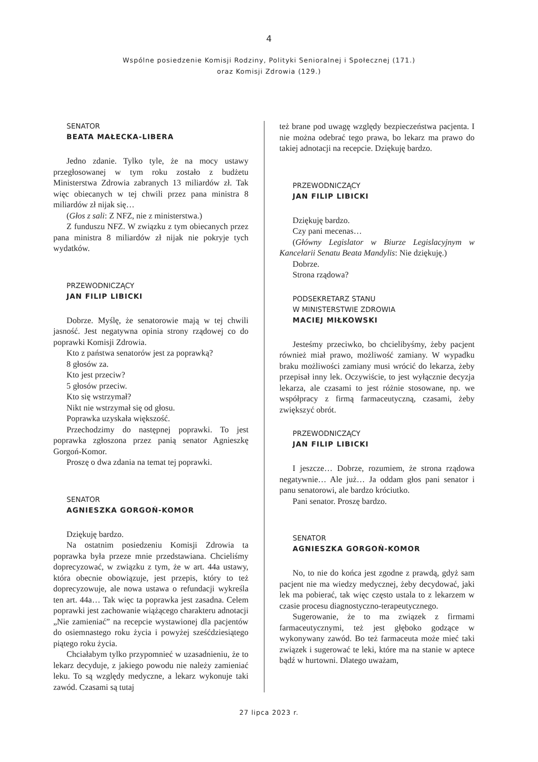4
Wspólne posiedzenie Komisji Rodziny, Polityki Senioralnej i Społecznej (171.)
oraz Komisji Zdrowia (129.)
SENATOR
BEATA MAŁECKA-LIBERA
Jedno zdanie. Tylko tyle, że na mocy ustawy przegłosowanej w tym roku zostało z budżetu Ministerstwa Zdrowia zabranych 13 miliardów zł. Tak więc obiecanych w tej chwili przez pana ministra 8 miliardów zł nijak się…
(Głos z sali: Z NFZ, nie z ministerstwa.)
Z funduszu NFZ. W związku z tym obiecanych przez pana ministra 8 miliardów zł nijak nie pokryje tych wydatków.
PRZEWODNICZĄCY
JAN FILIP LIBICKI
Dobrze. Myślę, że senatorowie mają w tej chwili jasność. Jest negatywna opinia strony rządowej co do poprawki Komisji Zdrowia.
Kto z państwa senatorów jest za poprawką?
8 głosów za.
Kto jest przeciw?
5 głosów przeciw.
Kto się wstrzymał?
Nikt nie wstrzymał się od głosu.
Poprawka uzyskała większość.
Przechodzimy do następnej poprawki. To jest poprawka zgłoszona przez panią senator Agnieszkę Gorgoń-Komor.
Proszę o dwa zdania na temat tej poprawki.
SENATOR
AGNIESZKA GORGOŃ-KOMOR
Dziękuję bardzo.
Na ostatnim posiedzeniu Komisji Zdrowia ta poprawka była przeze mnie przedstawiana. Chcieliśmy doprecyzować, w związku z tym, że w art. 44a ustawy, która obecnie obowiązuje, jest przepis, który to też doprecyzowuje, ale nowa ustawa o refundacji wykreśla ten art. 44a… Tak więc ta poprawka jest zasadna. Celem poprawki jest zachowanie wiążącego charakteru adnotacji „Nie zamieniać” na recepcie wystawionej dla pacjentów do osiemnastego roku życia i powyżej sześćdziesiątego piątego roku życia.
Chciałabym tylko przypomnieć w uzasadnieniu, że to lekarz decyduje, z jakiego powodu nie należy zamieniać leku. To są względy medyczne, a lekarz wykonuje taki zawód. Czasami są tutaj
też brane pod uwagę względy bezpieczeństwa pacjenta. I nie można odebrać tego prawa, bo lekarz ma prawo do takiej adnotacji na recepcie. Dziękuję bardzo.
PRZEWODNICZĄCY
JAN FILIP LIBICKI
Dziękuję bardzo.
Czy pani mecenas…
(Główny Legislator w Biurze Legislacyjnym w Kancelarii Senatu Beata Mandylis: Nie dziękuję.)
Dobrze.
Strona rządowa?
PODSEKRETARZ STANU
W MINISTERSTWIE ZDROWIA
MACIEJ MIŁKOWSKI
Jesteśmy przeciwko, bo chcielibyśmy, żeby pacjent również miał prawo, możliwość zamiany. W wypadku braku możliwości zamiany musi wrócić do lekarza, żeby przepisał inny lek. Oczywiście, to jest wyłącznie decyzja lekarza, ale czasami to jest różnie stosowane, np. we współpracy z firmą farmaceutyczną, czasami, żeby zwiększyć obrót.
PRZEWODNICZĄCY
JAN FILIP LIBICKI
I jeszcze… Dobrze, rozumiem, że strona rządowa negatywnie… Ale już… Ja oddam głos pani senator i panu senatorowi, ale bardzo króciutko.
Pani senator. Proszę bardzo.
SENATOR
AGNIESZKA GORGOŃ-KOMOR
No, to nie do końca jest zgodne z prawdą, gdyż sam pacjent nie ma wiedzy medycznej, żeby decydować, jaki lek ma pobierać, tak więc często ustala to z lekarzem w czasie procesu diagnostyczno-terapeutycznego.
Sugerowanie, że to ma związek z firmami farmaceutycznymi, też jest głęboko godzące w wykonywany zawód. Bo też farmaceuta może mieć taki związek i sugerować te leki, które ma na stanie w aptece bądź w hurtowni. Dlatego uważam,
27 lipca 2023 r.